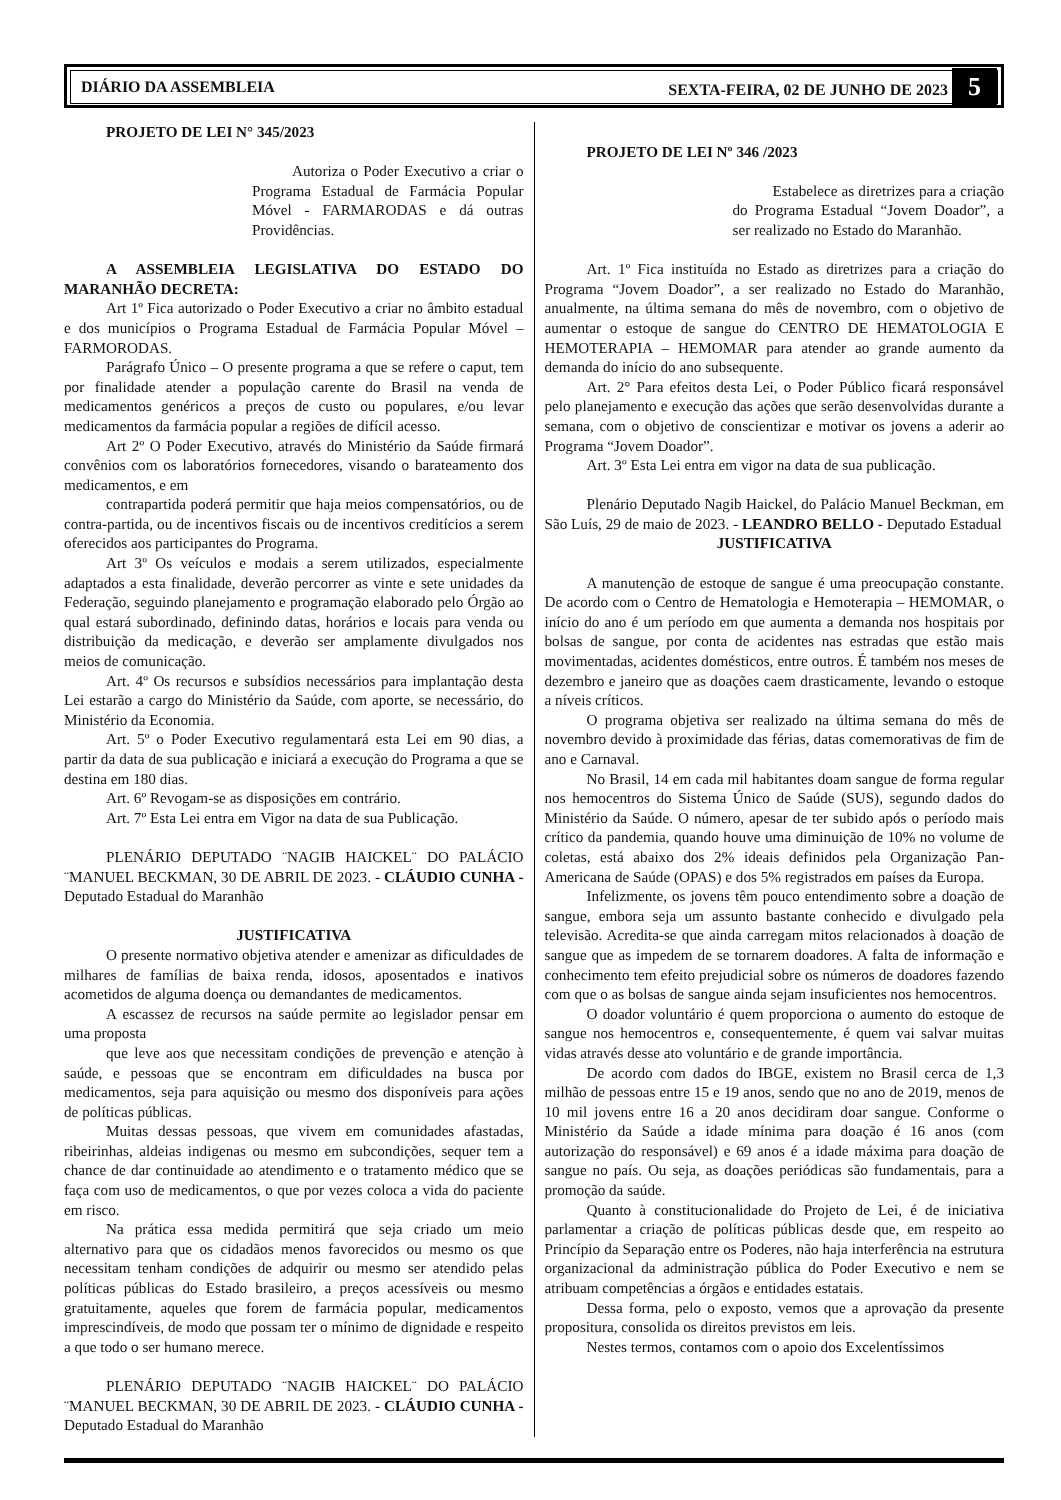DIÁRIO DA ASSEMBLEIA SEXTA-FEIRA, 02 DE JUNHO DE 2023 5
PROJETO DE LEI N° 345/2023
Autoriza o Poder Executivo a criar o Programa Estadual de Farmácia Popular Móvel - FARMARODAS e dá outras Providências.
A ASSEMBLEIA LEGISLATIVA DO ESTADO DO MARANHÃO DECRETA:
Art 1º Fica autorizado o Poder Executivo a criar no âmbito estadual e dos municípios o Programa Estadual de Farmácia Popular Móvel – FARMORODAS.
Parágrafo Único – O presente programa a que se refere o caput, tem por finalidade atender a população carente do Brasil na venda de medicamentos genéricos a preços de custo ou populares, e/ou levar medicamentos da farmácia popular a regiões de difícil acesso.
Art 2º O Poder Executivo, através do Ministério da Saúde firmará convênios com os laboratórios fornecedores, visando o barateamento dos medicamentos, e em
contrapartida poderá permitir que haja meios compensatórios, ou de contra-partida, ou de incentivos fiscais ou de incentivos creditícios a serem oferecidos aos participantes do Programa.
Art 3º Os veículos e modais a serem utilizados, especialmente adaptados a esta finalidade, deverão percorrer as vinte e sete unidades da Federação, seguindo planejamento e programação elaborado pelo Órgão ao qual estará subordinado, definindo datas, horários e locais para venda ou distribuição da medicação, e deverão ser amplamente divulgados nos meios de comunicação.
Art. 4º Os recursos e subsídios necessários para implantação desta Lei estarão a cargo do Ministério da Saúde, com aporte, se necessário, do Ministério da Economia.
Art. 5º o Poder Executivo regulamentará esta Lei em 90 dias, a partir da data de sua publicação e iniciará a execução do Programa a que se destina em 180 dias.
Art. 6º Revogam-se as disposições em contrário.
Art. 7º Esta Lei entra em Vigor na data de sua Publicação.
PLENÁRIO DEPUTADO ¨NAGIB HAICKEL¨ DO PALÁCIO ¨MANUEL BECKMAN, 30 DE ABRIL DE 2023. - CLÁUDIO CUNHA - Deputado Estadual do Maranhão
JUSTIFICATIVA
O presente normativo objetiva atender e amenizar as dificuldades de milhares de famílias de baixa renda, idosos, aposentados e inativos acometidos de alguma doença ou demandantes de medicamentos.
A escassez de recursos na saúde permite ao legislador pensar em uma proposta
que leve aos que necessitam condições de prevenção e atenção à saúde, e pessoas que se encontram em dificuldades na busca por medicamentos, seja para aquisição ou mesmo dos disponíveis para ações de políticas públicas.
Muitas dessas pessoas, que vivem em comunidades afastadas, ribeirinhas, aldeias indigenas ou mesmo em subcondições, sequer tem a chance de dar continuidade ao atendimento e o tratamento médico que se faça com uso de medicamentos, o que por vezes coloca a vida do paciente em risco.
Na prática essa medida permitirá que seja criado um meio alternativo para que os cidadãos menos favorecidos ou mesmo os que necessitam tenham condições de adquirir ou mesmo ser atendido pelas políticas públicas do Estado brasileiro, a preços acessíveis ou mesmo gratuitamente, aqueles que forem de farmácia popular, medicamentos imprescindíveis, de modo que possam ter o mínimo de dignidade e respeito a que todo o ser humano merece.
PLENÁRIO DEPUTADO ¨NAGIB HAICKEL¨ DO PALÁCIO ¨MANUEL BECKMAN, 30 DE ABRIL DE 2023. - CLÁUDIO CUNHA - Deputado Estadual do Maranhão
PROJETO DE LEI Nº 346 /2023
Estabelece as diretrizes para a criação do Programa Estadual “Jovem Doador”, a ser realizado no Estado do Maranhão.
Art. 1º Fica instituída no Estado as diretrizes para a criação do Programa “Jovem Doador”, a ser realizado no Estado do Maranhão, anualmente, na última semana do mês de novembro, com o objetivo de aumentar o estoque de sangue do CENTRO DE HEMATOLOGIA E HEMOTERAPIA – HEMOMAR para atender ao grande aumento da demanda do início do ano subsequente.
Art. 2° Para efeitos desta Lei, o Poder Público ficará responsável pelo planejamento e execução das ações que serão desenvolvidas durante a semana, com o objetivo de conscientizar e motivar os jovens a aderir ao Programa “Jovem Doador”.
Art. 3º Esta Lei entra em vigor na data de sua publicação.
Plenário Deputado Nagib Haickel, do Palácio Manuel Beckman, em São Luís, 29 de maio de 2023. - LEANDRO BELLO - Deputado Estadual
JUSTIFICATIVA
A manutenção de estoque de sangue é uma preocupação constante. De acordo com o Centro de Hematologia e Hemoterapia – HEMOMAR, o início do ano é um período em que aumenta a demanda nos hospitais por bolsas de sangue, por conta de acidentes nas estradas que estão mais movimentadas, acidentes domésticos, entre outros. É também nos meses de dezembro e janeiro que as doações caem drasticamente, levando o estoque a níveis críticos.
O programa objetiva ser realizado na última semana do mês de novembro devido à proximidade das férias, datas comemorativas de fim de ano e Carnaval.
No Brasil, 14 em cada mil habitantes doam sangue de forma regular nos hemocentros do Sistema Único de Saúde (SUS), segundo dados do Ministério da Saúde. O número, apesar de ter subido após o período mais crítico da pandemia, quando houve uma diminuição de 10% no volume de coletas, está abaixo dos 2% ideais definidos pela Organização Pan-Americana de Saúde (OPAS) e dos 5% registrados em países da Europa.
Infelizmente, os jovens têm pouco entendimento sobre a doação de sangue, embora seja um assunto bastante conhecido e divulgado pela televisão. Acredita-se que ainda carregam mitos relacionados à doação de sangue que as impedem de se tornarem doadores. A falta de informação e conhecimento tem efeito prejudicial sobre os números de doadores fazendo com que o as bolsas de sangue ainda sejam insuficientes nos hemocentros.
O doador voluntário é quem proporciona o aumento do estoque de sangue nos hemocentros e, consequentemente, é quem vai salvar muitas vidas através desse ato voluntário e de grande importância.
De acordo com dados do IBGE, existem no Brasil cerca de 1,3 milhão de pessoas entre 15 e 19 anos, sendo que no ano de 2019, menos de 10 mil jovens entre 16 a 20 anos decidiram doar sangue. Conforme o Ministério da Saúde a idade mínima para doação é 16 anos (com autorização do responsável) e 69 anos é a idade máxima para doação de sangue no país. Ou seja, as doações periódicas são fundamentais, para a promoção da saúde.
Quanto à constitucionalidade do Projeto de Lei, é de iniciativa parlamentar a criação de políticas públicas desde que, em respeito ao Princípio da Separação entre os Poderes, não haja interferência na estrutura organizacional da administração pública do Poder Executivo e nem se atribuam competências a órgãos e entidades estatais.
Dessa forma, pelo o exposto, vemos que a aprovação da presente propositura, consolida os direitos previstos em leis.
Nestes termos, contamos com o apoio dos Excelentíssimos